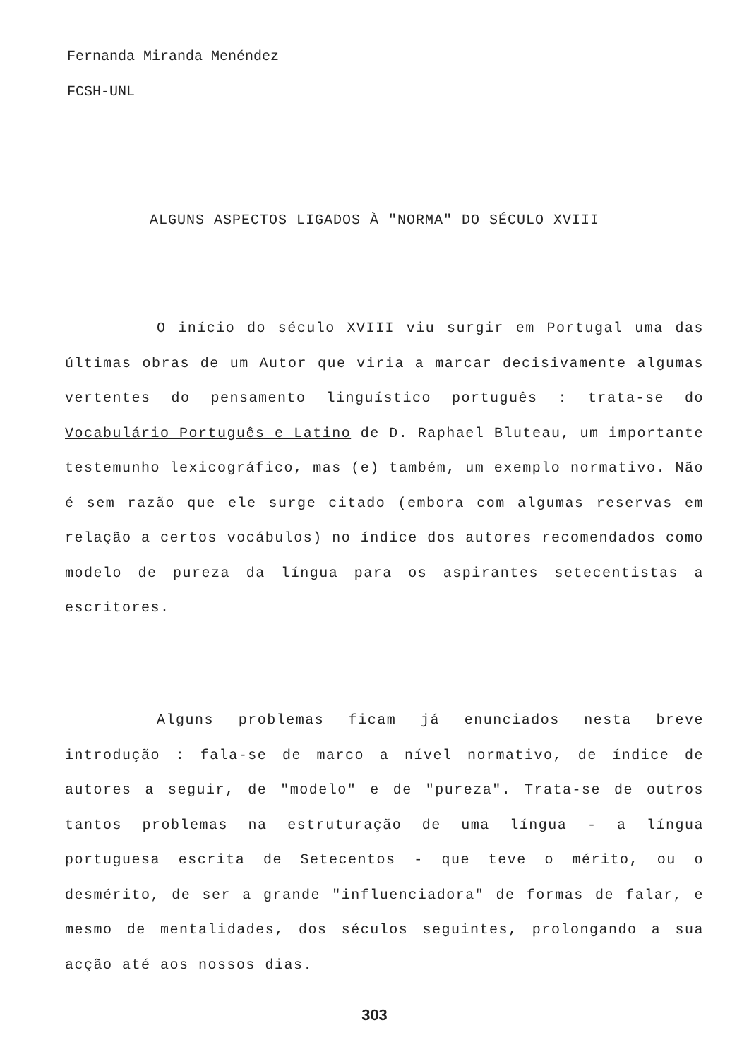Fernanda Miranda Menéndez
FCSH-UNL
ALGUNS ASPECTOS LIGADOS À "NORMA" DO SÉCULO XVIII
O início do século XVIII viu surgir em Portugal uma das últimas obras de um Autor que viria a marcar decisivamente algumas vertentes do pensamento linguístico português : trata-se do Vocabulário Português e Latino de D. Raphael Bluteau, um importante testemunho lexicográfico, mas (e) também, um exemplo normativo. Não é sem razão que ele surge citado (embora com algumas reservas em relação a certos vocábulos) no índice dos autores recomendados como modelo de pureza da língua para os aspirantes setecentistas a escritores.
Alguns problemas ficam já enunciados nesta breve introdução : fala-se de marco a nível normativo, de índice de autores a seguir, de "modelo" e de "pureza". Trata-se de outros tantos problemas na estruturação de uma língua - a língua portuguesa escrita de Setecentos - que teve o mérito, ou o desmérito, de ser a grande "influenciadora" de formas de falar, e mesmo de mentalidades, dos séculos seguintes, prolongando a sua acção até aos nossos dias.
303